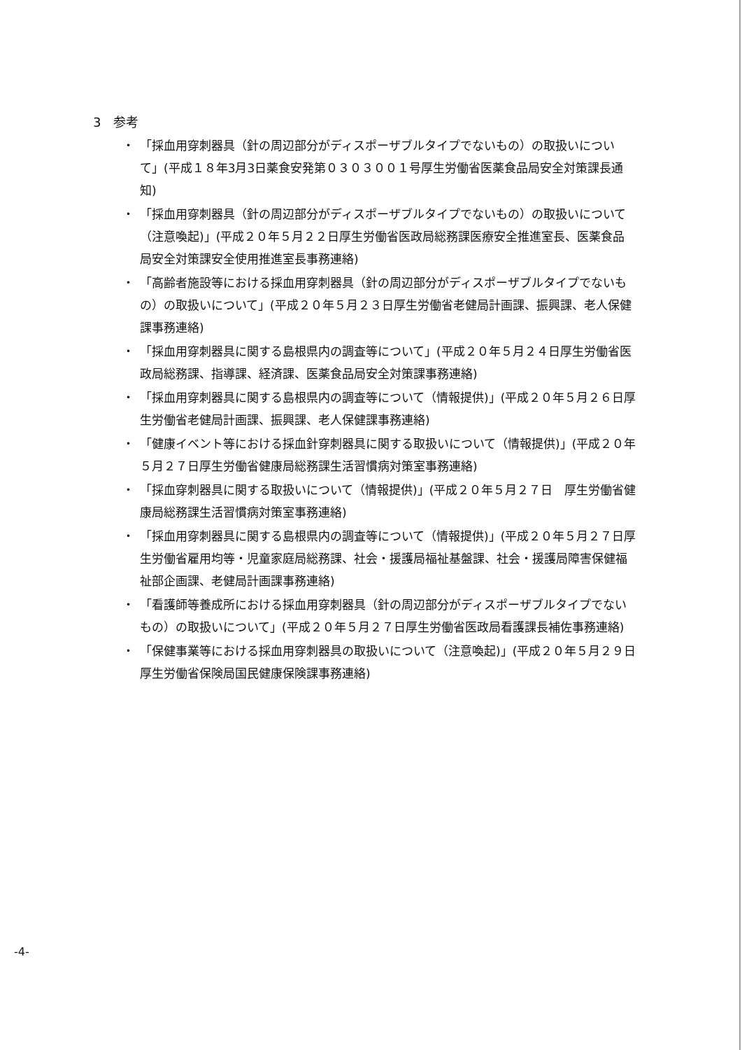3　参考
・ 「採血用穿刺器具（針の周辺部分がディスポーザブルタイプでないもの）の取扱いについて」(平成１８年3月3日薬食安発第０３０３００１号厚生労働省医薬食品局安全対策課長通知)
・ 「採血用穿刺器具（針の周辺部分がディスポーザブルタイプでないもの）の取扱いについて（注意喚起)」(平成２０年５月２２日厚生労働省医政局総務課医療安全推進室長、医薬食品局安全対策課安全使用推進室長事務連絡)
・ 「高齢者施設等における採血用穿刺器具（針の周辺部分がディスポーザブルタイプでないもの）の取扱いについて」(平成２０年５月２３日厚生労働省老健局計画課、振興課、老人保健課事務連絡)
・ 「採血用穿刺器具に関する島根県内の調査等について」(平成２０年５月２４日厚生労働省医政局総務課、指導課、経済課、医薬食品局安全対策課事務連絡)
・ 「採血用穿刺器具に関する島根県内の調査等について（情報提供)」(平成２０年５月２６日厚生労働省老健局計画課、振興課、老人保健課事務連絡)
・ 「健康イベント等における採血針穿刺器具に関する取扱いについて（情報提供)」(平成２０年５月２７日厚生労働省健康局総務課生活習慣病対策室事務連絡)
・ 「採血穿刺器具に関する取扱いについて（情報提供)」(平成２０年５月２７日　厚生労働省健康局総務課生活習慣病対策室事務連絡)
・ 「採血用穿刺器具に関する島根県内の調査等について（情報提供)」(平成２０年５月２７日厚生労働省雇用均等・児童家庭局総務課、社会・援護局福祉基盤課、社会・援護局障害保健福祉部企画課、老健局計画課事務連絡)
・ 「看護師等養成所における採血用穿刺器具（針の周辺部分がディスポーザブルタイプでないもの）の取扱いについて」(平成２０年５月２７日厚生労働省医政局看護課長補佐事務連絡)
・ 「保健事業等における採血用穿刺器具の取扱いについて（注意喚起)」(平成２０年５月２９日厚生労働省保険局国民健康保険課事務連絡)
-4-